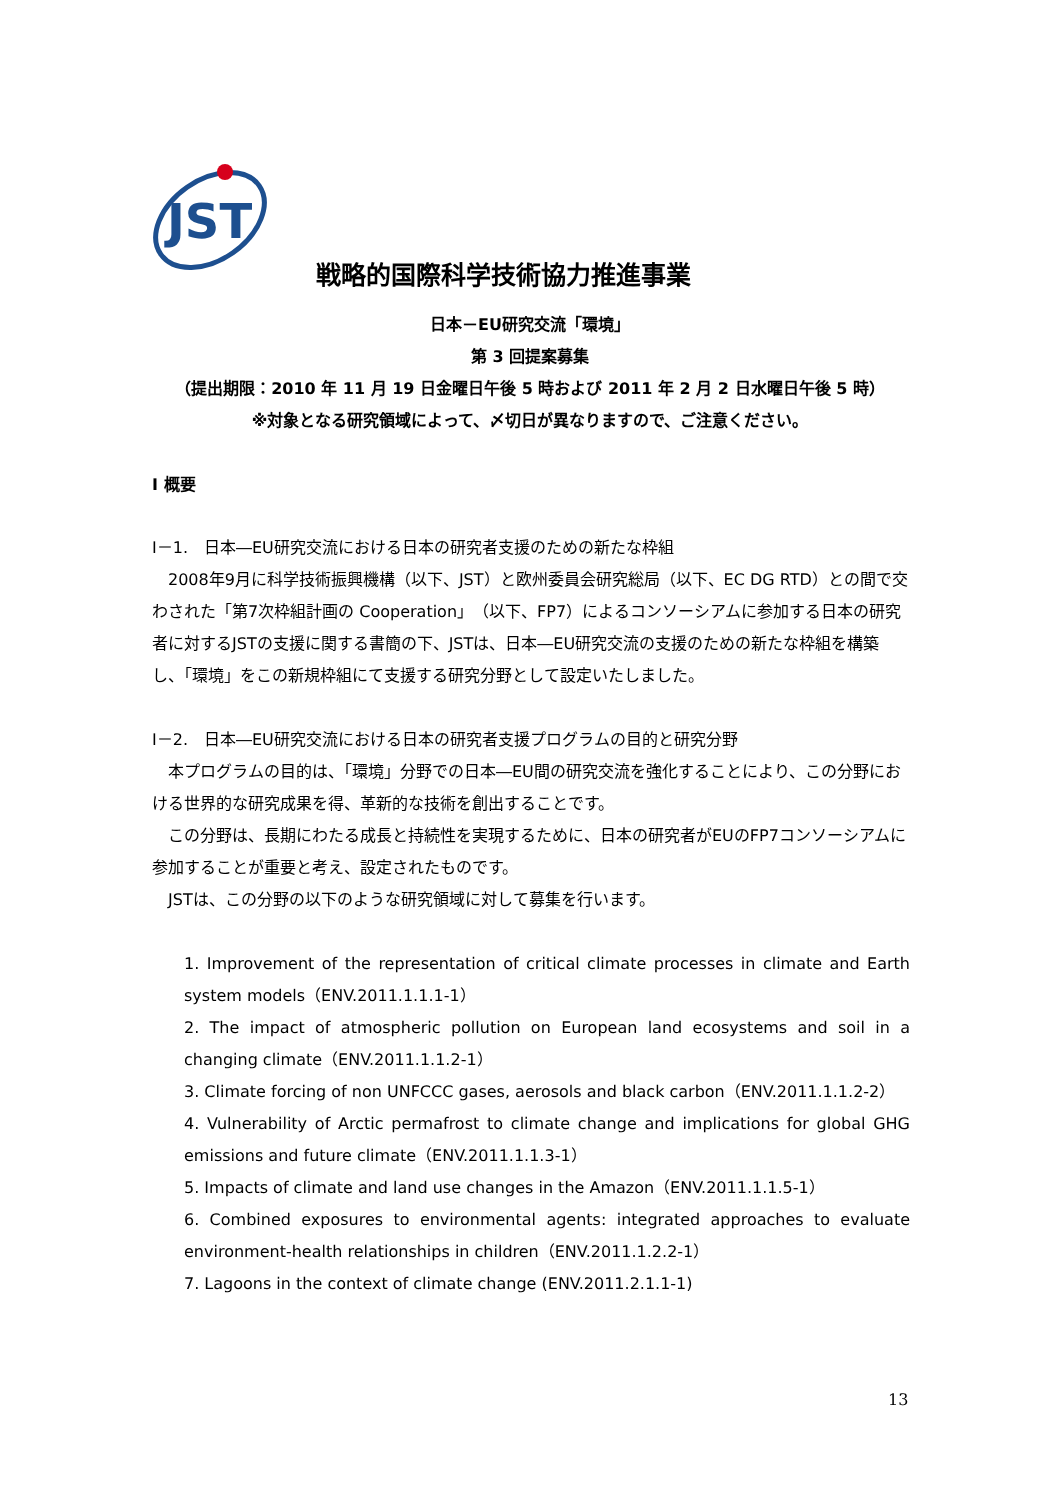JST
戦略的国際科学技術協力推進事業
日本－EU研究交流「環境」
第 3 回提案募集
（提出期限：2010 年 11 月 19 日金曜日午後 5 時および 2011 年 2 月 2 日水曜日午後 5 時）
※対象となる研究領域によって、〆切日が異なりますので、ご注意ください。
Ⅰ 概要
Ⅰ－1.　日本―EU研究交流における日本の研究者支援のための新たな枠組
2008年9月に科学技術振興機構（以下、JST）と欧州委員会研究総局（以下、EC DG RTD）との間で交わされた「第7次枠組計画の Cooperation」（以下、FP7）によるコンソーシアムに参加する日本の研究者に対するJSTの支援に関する書簡の下、JSTは、日本―EU研究交流の支援のための新たな枠組を構築し、「環境」をこの新規枠組にて支援する研究分野として設定いたしました。
Ⅰ－2.　日本―EU研究交流における日本の研究者支援プログラムの目的と研究分野
本プログラムの目的は、「環境」分野での日本―EU間の研究交流を強化することにより、この分野における世界的な研究成果を得、革新的な技術を創出することです。
この分野は、長期にわたる成長と持続性を実現するために、日本の研究者がEUのFP7コンソーシアムに参加することが重要と考え、設定されたものです。
JSTは、この分野の以下のような研究領域に対して募集を行います。
1. Improvement of the representation of critical climate processes in climate and Earth system models（ENV.2011.1.1.1-1）
2. The impact of atmospheric pollution on European land ecosystems and soil in a changing climate（ENV.2011.1.1.2-1）
3. Climate forcing of non UNFCCC gases, aerosols and black carbon（ENV.2011.1.1.2-2）
4. Vulnerability of Arctic permafrost to climate change and implications for global GHG emissions and future climate（ENV.2011.1.1.3-1）
5. Impacts of climate and land use changes in the Amazon（ENV.2011.1.1.5-1）
6. Combined exposures to environmental agents: integrated approaches to evaluate environment-health relationships in children（ENV.2011.1.2.2-1）
7. Lagoons in the context of climate change (ENV.2011.2.1.1-1)
13